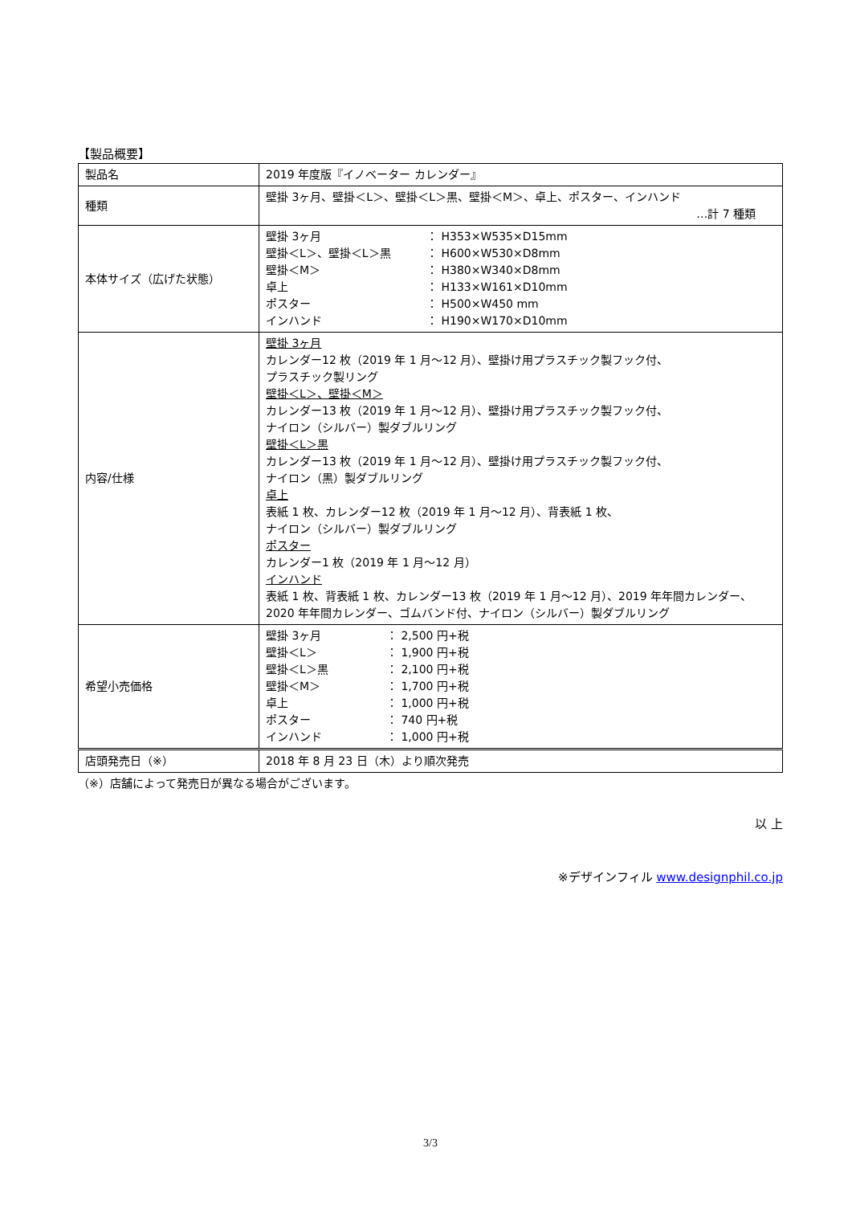【製品概要】
| 製品名 | 2019 年度版『イノベーター カレンダー』 |
| 種類 | 壁掛 3ヶ月、壁掛＜L＞、壁掛＜L＞黒、壁掛＜M＞、卓上、ポスター、インハンド …計 7 種類 |
| 本体サイズ（広げた状態） | 壁掛 3ヶ月 ： H353×W535×D15mm 壁掛＜L＞、壁掛＜L＞黒 ： H600×W530×D8mm 壁掛＜M＞ ： H380×W340×D8mm 卓上 ： H133×W161×D10mm ポスター ： H500×W450 mm インハンド ： H190×W170×D10mm |
| 内容/仕様 | 壁掛 3ヶ月 カレンダー12 枚（2019 年 1 月～12 月）、壁掛け用プラスチック製フック付、 プラスチック製リング 壁掛＜L＞、壁掛＜M＞ カレンダー13 枚（2019 年 1 月～12 月）、壁掛け用プラスチック製フック付、 ナイロン（シルバー）製ダブルリング 壁掛＜L＞黒 カレンダー13 枚（2019 年 1 月～12 月）、壁掛け用プラスチック製フック付、 ナイロン（黒）製ダブルリング 卓上 表紙 1 枚、カレンダー12 枚（2019 年 1 月～12 月）、背表紙 1 枚、 ナイロン（シルバー）製ダブルリング ポスター カレンダー1 枚（2019 年 1 月～12 月） インハンド 表紙 1 枚、背表紙 1 枚、カレンダー13 枚（2019 年 1 月～12 月）、2019 年年間カレンダー、 2020 年年間カレンダー、ゴムバンド付、ナイロン（シルバー）製ダブルリング |
| 希望小売価格 | 壁掛 3ヶ月 ： 2,500 円+税 壁掛＜L＞ ： 1,900 円+税 壁掛＜L＞黒 ： 2,100 円+税 壁掛＜M＞ ： 1,700 円+税 卓上 ： 1,000 円+税 ポスター ： 740 円+税 インハンド ： 1,000 円+税 |
| 店頭発売日（※） | 2018 年 8 月 23 日（木）より順次発売 |
（※）店舗によって発売日が異なる場合がございます。
以 上
※デザインフィル www.designphil.co.jp
3/3